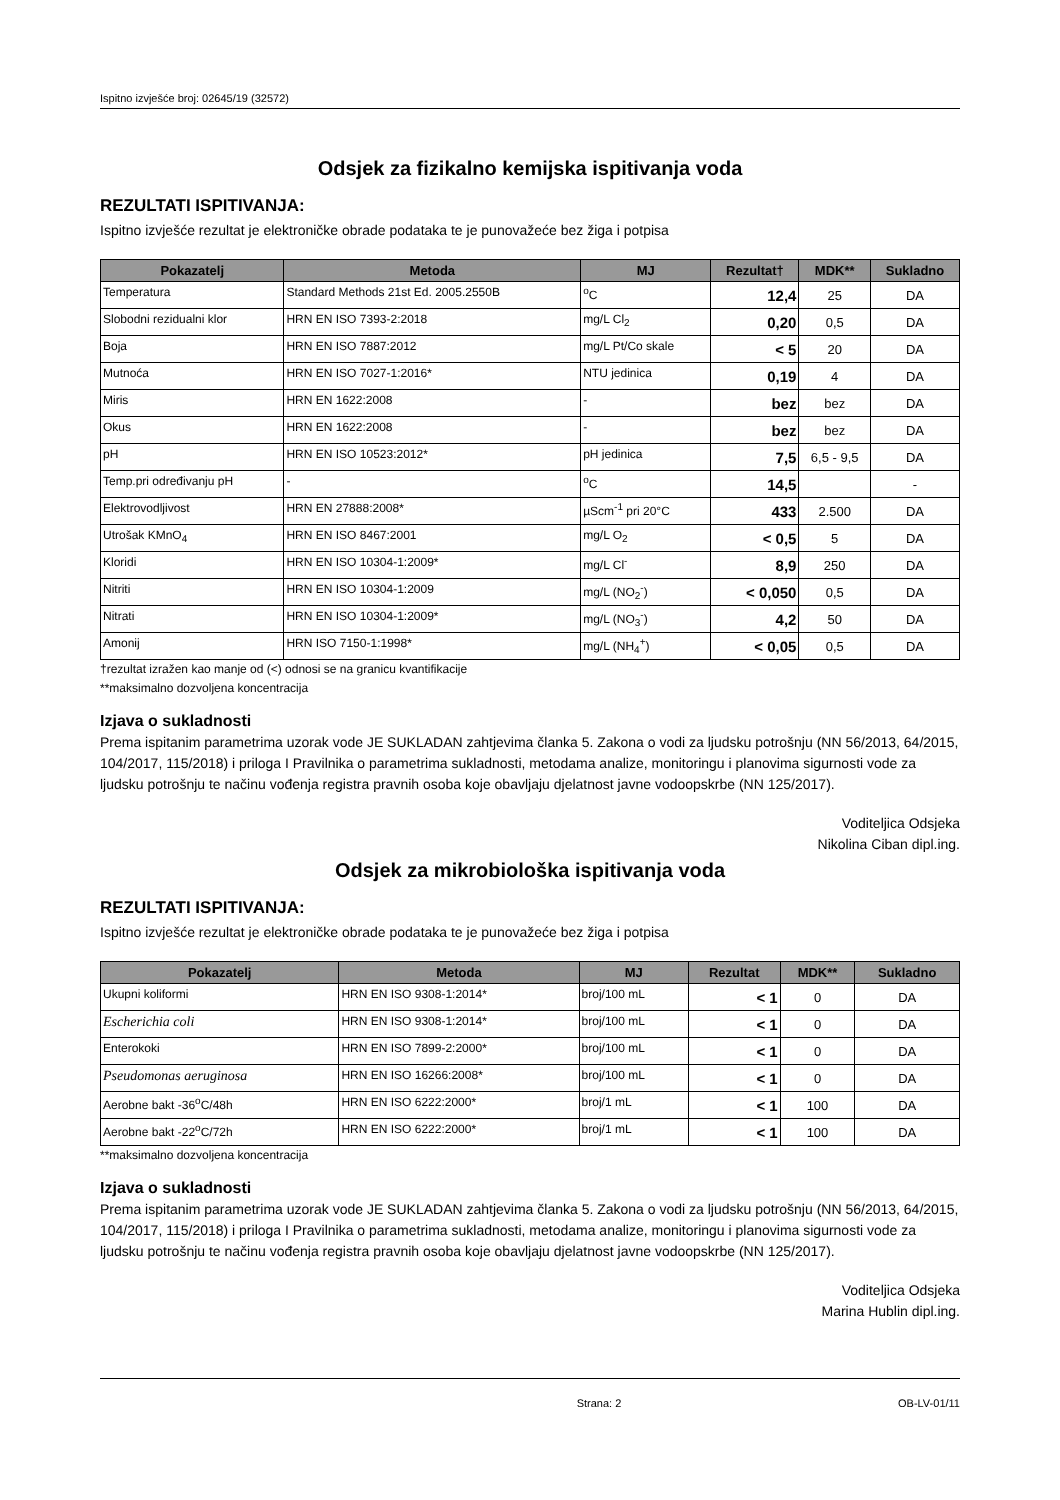Ispitno izvješće broj: 02645/19 (32572)
Odsjek za fizikalno kemijska ispitivanja voda
REZULTATI ISPITIVANJA:
Ispitno izvješće rezultat je elektroničke obrade podataka te je punovažeće bez žiga i potpisa
| Pokazatelj | Metoda | MJ | Rezultat† | MDK** | Sukladno |
| --- | --- | --- | --- | --- | --- |
| Temperatura | Standard Methods 21st Ed. 2005.2550B | <sup>o</sup> C | 12,4 | 25 | DA |
| Slobodni rezidualni klor | HRN EN ISO 7393-2:2018 | mg/L Cl<sub>2</sub> | 0,20 | 0,5 | DA |
| Boja | HRN EN ISO 7887:2012 | mg/L Pt/Co skale | < 5 | 20 | DA |
| Mutnoća | HRN EN ISO 7027-1:2016* | NTU jedinica | 0,19 | 4 | DA |
| Miris | HRN EN 1622:2008 | - | bez | bez | DA |
| Okus | HRN EN 1622:2008 | - | bez | bez | DA |
| pH | HRN EN ISO 10523:2012* | pH jedinica | 7,5 | 6,5 - 9,5 | DA |
| Temp.pri određivanju pH | - | <sup>o</sup> C | 14,5 | | - |
| Elektrovodljivost | HRN EN 27888:2008* | µScm<sup>-1</sup> pri 20°C | 433 | 2.500 | DA |
| Utrošak KMnO<sub>4</sub> | HRN EN ISO 8467:2001 | mg/L O<sub>2</sub> | < 0,5 | 5 | DA |
| Kloridi | HRN EN ISO 10304-1:2009* | mg/L Cl<sup>-</sup> | 8,9 | 250 | DA |
| Nitriti | HRN EN ISO 10304-1:2009 | mg/L (NO<sub>2</sub><sup>-</sup>) | < 0,050 | 0,5 | DA |
| Nitrati | HRN EN ISO 10304-1:2009* | mg/L (NO<sub>3</sub><sup>-</sup>) | 4,2 | 50 | DA |
| Amonij | HRN ISO 7150-1:1998* | mg/L (NH<sub>4</sub><sup>+</sup>) | < 0,05 | 0,5 | DA |
†rezultat izražen kao manje od (<) odnosi se na granicu kvantifikacije
**maksimalno dozvoljena koncentracija
Izjava o sukladnosti
Prema ispitanim parametrima uzorak vode JE SUKLADAN zahtjevima članka 5. Zakona o vodi za ljudsku potrošnju (NN 56/2013, 64/2015, 104/2017, 115/2018) i priloga I Pravilnika o parametrima sukladnosti, metodama analize, monitoringu i planovima sigurnosti vode za ljudsku potrošnju te načinu vođenja registra pravnih osoba koje obavljaju djelatnost javne vodoopskrbe (NN 125/2017).
Voditeljica Odsjeka
Nikolina Ciban dipl.ing.
Odsjek za mikrobiološka ispitivanja voda
REZULTATI ISPITIVANJA:
Ispitno izvješće rezultat je elektroničke obrade podataka te je punovažeće bez žiga i potpisa
| Pokazatelj | Metoda | MJ | Rezultat | MDK** | Sukladno |
| --- | --- | --- | --- | --- | --- |
| Ukupni koliformi | HRN EN ISO 9308-1:2014* | broj/100 mL | < 1 | 0 | DA |
| Escherichia coli | HRN EN ISO 9308-1:2014* | broj/100 mL | < 1 | 0 | DA |
| Enterokoki | HRN EN ISO 7899-2:2000* | broj/100 mL | < 1 | 0 | DA |
| Pseudomonas aeruginosa | HRN EN ISO 16266:2008* | broj/100 mL | < 1 | 0 | DA |
| Aerobne bakt -36<sup>o</sup>C/48h | HRN EN ISO 6222:2000* | broj/1 mL | < 1 | 100 | DA |
| Aerobne bakt -22<sup>o</sup>C/72h | HRN EN ISO 6222:2000* | broj/1 mL | < 1 | 100 | DA |
**maksimalno dozvoljena koncentracija
Izjava o sukladnosti
Prema ispitanim parametrima uzorak vode JE SUKLADAN zahtjevima članka 5. Zakona o vodi za ljudsku potrošnju (NN 56/2013, 64/2015, 104/2017, 115/2018) i priloga I Pravilnika o parametrima sukladnosti, metodama analize, monitoringu i planovima sigurnosti vode za ljudsku potrošnju te načinu vođenja registra pravnih osoba koje obavljaju djelatnost javne vodoopskrbe (NN 125/2017).
Voditeljica Odsjeka
Marina Hublin dipl.ing.
Strana: 2 OB-LV-01/11